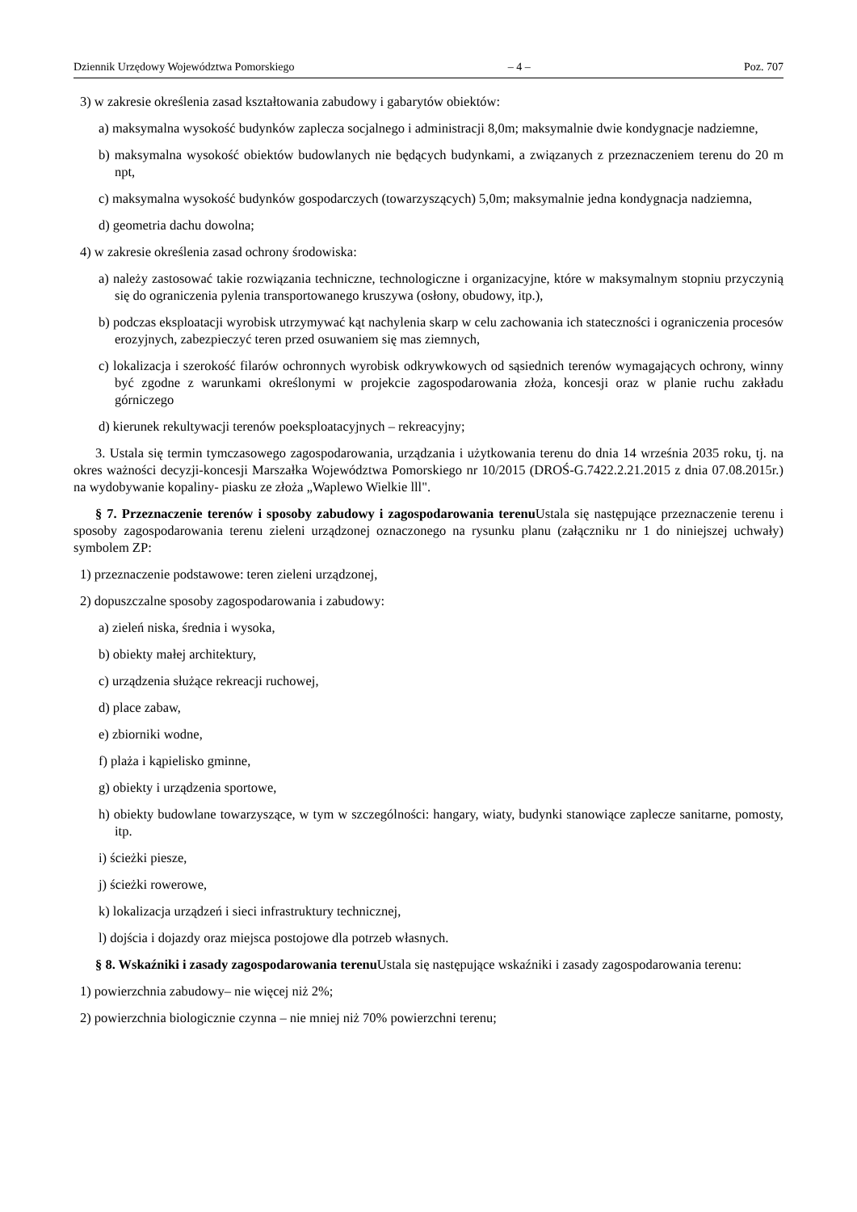Dziennik Urzędowy Województwa Pomorskiego – 4 – Poz. 707
3) w zakresie określenia zasad kształtowania zabudowy i gabarytów obiektów:
a) maksymalna wysokość budynków zaplecza socjalnego i administracji 8,0m; maksymalnie dwie kondygnacje nadziemne,
b) maksymalna wysokość obiektów budowlanych nie będących budynkami, a związanych z przeznaczeniem terenu do 20 m npt,
c) maksymalna wysokość budynków gospodarczych (towarzyszących) 5,0m; maksymalnie jedna kondygnacja nadziemna,
d) geometria dachu dowolna;
4) w zakresie określenia zasad ochrony środowiska:
a) należy zastosować takie rozwiązania techniczne, technologiczne i organizacyjne, które w maksymalnym stopniu przyczynią się do ograniczenia pylenia transportowanego kruszywa (osłony, obudowy, itp.),
b) podczas eksploatacji wyrobisk utrzymywać kąt nachylenia skarp w celu zachowania ich stateczności i ograniczenia procesów erozyjnych, zabezpieczyć teren przed osuwaniem się mas ziemnych,
c) lokalizacja i szerokość filarów ochronnych wyrobisk odkrywkowych od sąsiednich terenów wymagających ochrony, winny być zgodne z warunkami określonymi w projekcie zagospodarowania złoża, koncesji oraz w planie ruchu zakładu górniczego
d) kierunek rekultywacji terenów poeksploatacyjnych – rekreacyjny;
3. Ustala się termin tymczasowego zagospodarowania, urządzania i użytkowania terenu do dnia 14 września 2035 roku, tj. na okres ważności decyzji-koncesji Marszałka Województwa Pomorskiego nr 10/2015 (DROŚ-G.7422.2.21.2015 z dnia 07.08.2015r.) na wydobywanie kopaliny- piasku ze złoża „Waplewo Wielkie lll".
§ 7. Przeznaczenie terenów i sposoby zabudowy i zagospodarowania terenu Ustala się następujące przeznaczenie terenu i sposoby zagospodarowania terenu zieleni urządzonej oznaczonego na rysunku planu (załączniku nr 1 do niniejszej uchwały) symbolem ZP:
1) przeznaczenie podstawowe: teren zieleni urządzonej,
2) dopuszczalne sposoby zagospodarowania i zabudowy:
a) zieleń niska, średnia i wysoka,
b) obiekty małej architektury,
c) urządzenia służące rekreacji ruchowej,
d) place zabaw,
e) zbiorniki wodne,
f) plaża i kąpielisko gminne,
g) obiekty i urządzenia sportowe,
h) obiekty budowlane towarzyszące, w tym w szczególności: hangary, wiaty, budynki stanowiące zaplecze sanitarne, pomosty, itp.
i) ścieżki piesze,
j) ścieżki rowerowe,
k) lokalizacja urządzeń i sieci infrastruktury technicznej,
l) dojścia i dojazdy oraz miejsca postojowe dla potrzeb własnych.
§ 8. Wskaźniki i zasady zagospodarowania terenu Ustala się następujące wskaźniki i zasady zagospodarowania terenu:
1) powierzchnia zabudowy– nie więcej niż 2%;
2) powierzchnia biologicznie czynna – nie mniej niż 70% powierzchni terenu;